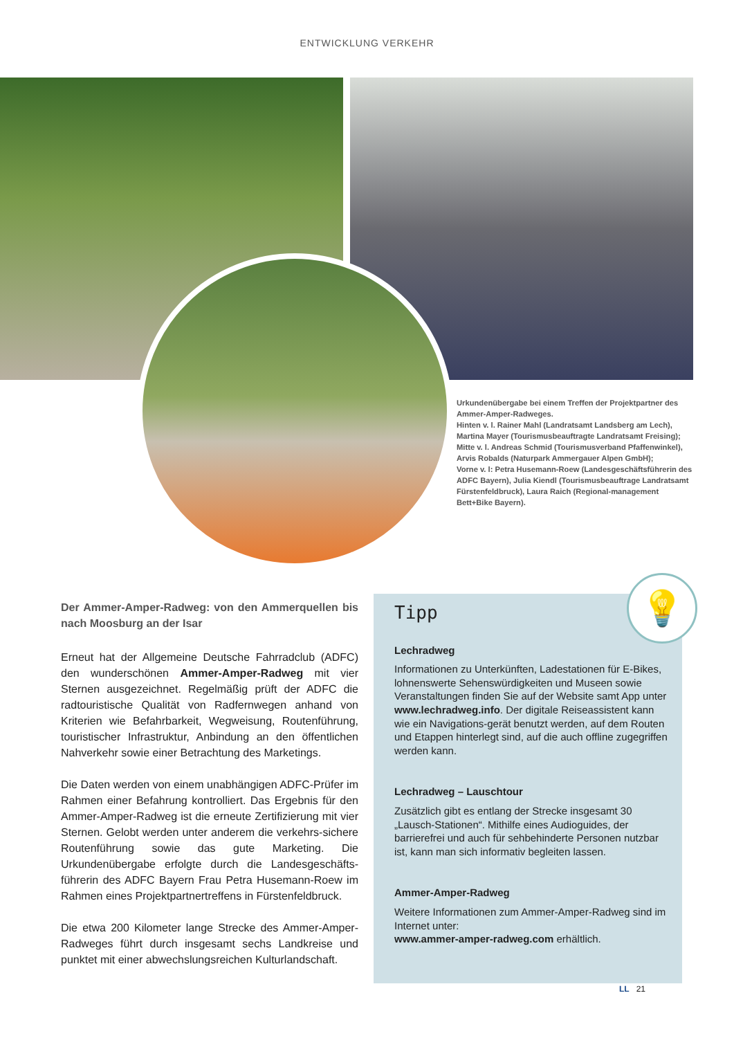ENTWICKLUNG VERKEHR
Urkundenübergabe bei einem Treffen der Projektpartner des Ammer-Amper-Radweges.
Hinten v. l. Rainer Mahl (Landratsamt Landsberg am Lech), Martina Mayer (Tourismusbeauftragte Landratsamt Freising); Mitte v. l. Andreas Schmid (Tourismusverband Pfaffenwinkel), Arvis Robalds (Naturpark Ammergauer Alpen GmbH);
Vorne v. l: Petra Husemann-Roew (Landesgeschäftsführerin des ADFC Bayern), Julia Kiendl (Tourismusbeauftrage Landratsamt Fürstenfeldbruck), Laura Raich (Regional-management Bett+Bike Bayern).
Der Ammer-Amper-Radweg: von den Ammerquellen bis nach Moosburg an der Isar
Erneut hat der Allgemeine Deutsche Fahrradclub (ADFC) den wunderschönen Ammer-Amper-Radweg mit vier Sternen ausgezeichnet. Regelmäßig prüft der ADFC die radtouristische Qualität von Radfernwegen anhand von Kriterien wie Befahrbarkeit, Wegweisung, Routenführung, touristischer Infrastruktur, Anbindung an den öffentlichen Nahverkehr sowie einer Betrachtung des Marketings.
Die Daten werden von einem unabhängigen ADFC-Prüfer im Rahmen einer Befahrung kontrolliert. Das Ergebnis für den Ammer-Amper-Radweg ist die erneute Zertifizierung mit vier Sternen. Gelobt werden unter anderem die verkehrs-sichere Routenführung sowie das gute Marketing. Die Urkundenübergabe erfolgte durch die Landesgeschäfts-führerin des ADFC Bayern Frau Petra Husemann-Roew im Rahmen eines Projektpartnertreffens in Fürstenfeldbruck.
Die etwa 200 Kilometer lange Strecke des Ammer-Amper-Radweges führt durch insgesamt sechs Landkreise und punktet mit einer abwechslungsreichen Kulturlandschaft.
💡
Tipp
Lechradweg
Informationen zu Unterkünften, Ladestationen für E-Bikes, lohnenswerte Sehenswürdigkeiten und Museen sowie Veranstaltungen finden Sie auf der Website samt App unter www.lechradweg.info. Der digitale Reiseassistent kann wie ein Navigations-gerät benutzt werden, auf dem Routen und Etappen hinterlegt sind, auf die auch offline zugegriffen werden kann.
Lechradweg – Lauschtour
Zusätzlich gibt es entlang der Strecke insgesamt 30 „Lausch-Stationen“. Mithilfe eines Audioguides, der barrierefrei und auch für sehbehinderte Personen nutzbar ist, kann man sich informativ begleiten lassen.
Ammer-Amper-Radweg
Weitere Informationen zum Ammer-Amper-Radweg sind im Internet unter:
www.ammer-amper-radweg.com erhältlich.
LL 21